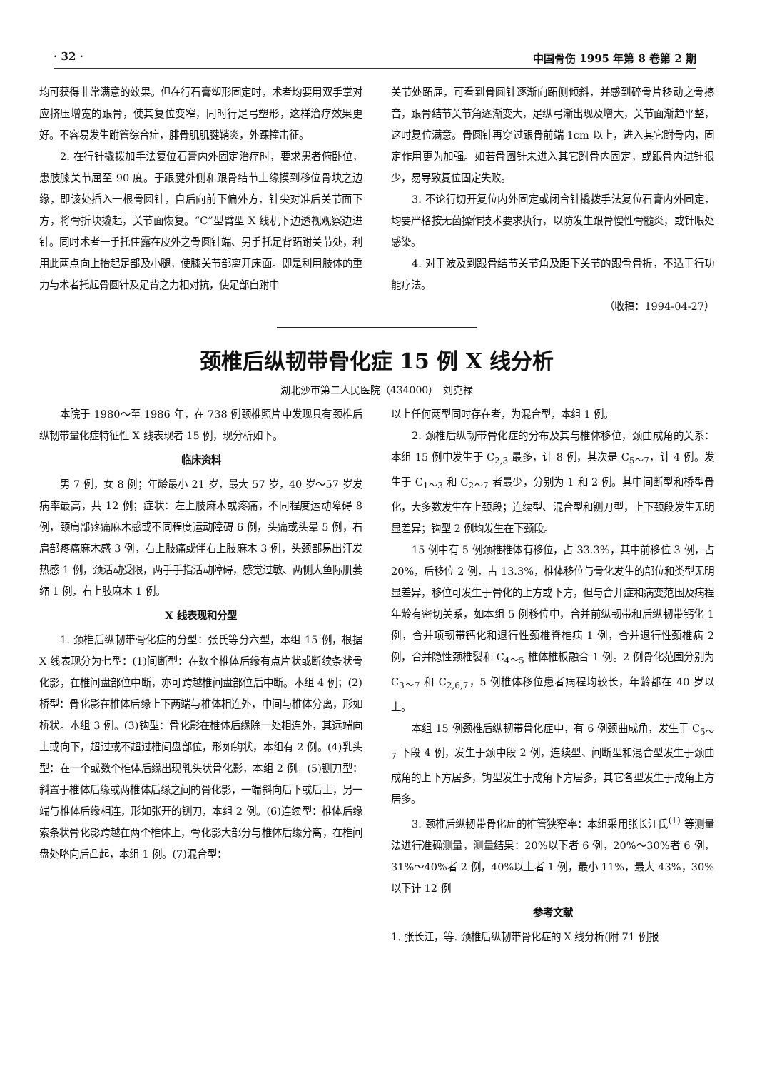· 32 · 中国骨伤 1995 年第 8 卷第 2 期
均可获得非常满意的效果。但在行石膏塑形固定时，术者均要用双手掌对应挤压增宽的跟骨，使其复位变窄，同时行足弓塑形，这样治疗效果更好。不容易发生跗管综合症，腓骨肌肌腱鞘炎，外踝撞击征。
2. 在行针撬拨加手法复位石膏内外固定治疗时，要求患者俯卧位，患肢膝关节屈至 90 度。于跟腱外侧和跟骨结节上缘摸到移位骨块之边缘，即该处插入一根骨圆针，自后向前下偏外方，针尖对准后关节面下方，将骨折块撬起，关节面恢复。“C”型臂型 X 线机下边透视观察边进针。同时术者一手托住露在皮外之骨圆针端、另手托足背跖跗关节处，利用此两点向上抬起足部及小腿，使膝关节部离开床面。即是利用肢体的重力与术者托起骨圆针及足背之力相对抗，使足部自跗中
关节处跖屈，可看到骨圆针逐渐向跖侧倾斜，并感到碎骨片移动之骨擦音，跟骨结节关节角逐渐变大，足纵弓渐出现及增大，关节面渐趋平整，这时复位满意。骨圆针再穿过跟骨前端 1cm 以上，进入其它跗骨内，固定作用更为加强。如若骨圆针未进入其它跗骨内固定，或跟骨内进针很少，易导致复位固定失败。
3. 不论行切开复位内外固定或闭合针撬拨手法复位石膏内外固定，均要严格按无菌操作技术要求执行，以防发生跟骨慢性骨髓炎，或针眼处感染。
4. 对于波及到跟骨结节关节角及距下关节的跟骨骨折，不适于行功能疗法。
（收稿：1994-04-27）
颈椎后纵韧带骨化症 15 例 X 线分析
湖北沙市第二人民医院（434000）　刘克禄
本院于 1980～至 1986 年，在 738 例颈椎照片中发现具有颈椎后纵韧带量化症特征性 X 线表现者 15 例，现分析如下。
临床资料
男 7 例，女 8 例；年龄最小 21 岁，最大 57 岁，40 岁～57 岁发病率最高，共 12 例；症状：左上肢麻木或疼痛，不同程度运动障碍 8 例，颈肩部疼痛麻木感或不同程度运动障碍 6 例，头痛或头晕 5 例，右肩部疼痛麻木感 3 例，右上肢痛或伴右上肢麻木 3 例，头颈部易出汗发热感 1 例，颈活动受限，两手手指活动障碍，感觉过敏、两侧大鱼际肌萎缩 1 例，右上肢麻木 1 例。
X 线表现和分型
1. 颈椎后纵韧带骨化症的分型：张氏等分六型，本组 15 例，根据 X 线表现分为七型：(1)间断型：在数个椎体后缘有点片状或断续条状骨化影，在椎间盘部位中断，亦可跨越椎间盘部位后中断。本组 4 例；(2)桥型：骨化影在椎体后缘上下两端与椎体相连外，中间与椎体分离，形如桥状。本组 3 例。(3)钩型：骨化影在椎体后缘除一处相连外，其远端向上或向下，超过或不超过椎间盘部位，形如钩状，本组有 2 例。(4)乳头型：在一个或数个椎体后缘出现乳头状骨化影，本组 2 例。(5)铡刀型：斜置于椎体后缘或两椎体后缘之间的骨化影，一端斜向后下或后上，另一端与椎体后缘相连，形如张开的铡刀，本组 2 例。(6)连续型：椎体后缘索条状骨化影跨越在两个椎体上，骨化影大部分与椎体后缘分离，在椎间盘处略向后凸起，本组 1 例。(7)混合型：
以上任何两型同时存在者，为混合型，本组 1 例。
2. 颈椎后纵韧带骨化症的分布及其与椎体移位，颈曲成角的关系：本组 15 例中发生于 C<sub>2,3</sub> 最多，计 8 例，其次是 C<sub>5～7</sub>，计 4 例。发生于 C<sub>1～3</sub> 和 C<sub>2～7</sub> 者最少，分别为 1 和 2 例。其中间断型和桥型骨化，大多数发生在上颈段；连续型、混合型和铡刀型，上下颈段发生无明显差异；钩型 2 例均发生在下颈段。
15 例中有 5 例颈椎椎体有移位，占 33.3%，其中前移位 3 例，占 20%，后移位 2 例，占 13.3%，椎体移位与骨化发生的部位和类型无明显差异，移位可发生于骨化的上方或下方，但与合并症和病变范围及病程年龄有密切关系，如本组 5 例移位中，合并前纵韧带和后纵韧带钙化 1 例，合并项韧带钙化和退行性颈椎脊椎病 1 例，合并退行性颈椎病 2 例，合并隐性颈椎裂和 C<sub>4～5</sub> 椎体椎板融合 1 例。2 例骨化范围分别为 C<sub>3～7</sub> 和 C<sub>2,6,7</sub>，5 例椎体移位患者病程均较长，年龄都在 40 岁以上。
本组 15 例颈椎后纵韧带骨化症中，有 6 例颈曲成角，发生于 C<sub>5～7</sub> 下段 4 例，发生于颈中段 2 例，连续型、间断型和混合型发生于颈曲成角的上下方居多，钩型发生于成角下方居多，其它各型发生于成角上方居多。
3. 颈椎后纵韧带骨化症的椎管狭窄率：本组采用张长江氏<sup>(1)</sup> 等测量法进行准确测量，测量结果：20%以下者 6 例，20%～30%者 6 例，31%～40%者 2 例，40%以上者 1 例，最小 11%，最大 43%，30%以下计 12 例
参考文献
1. 张长江，等. 颈椎后纵韧带骨化症的 X 线分析(附 71 例报